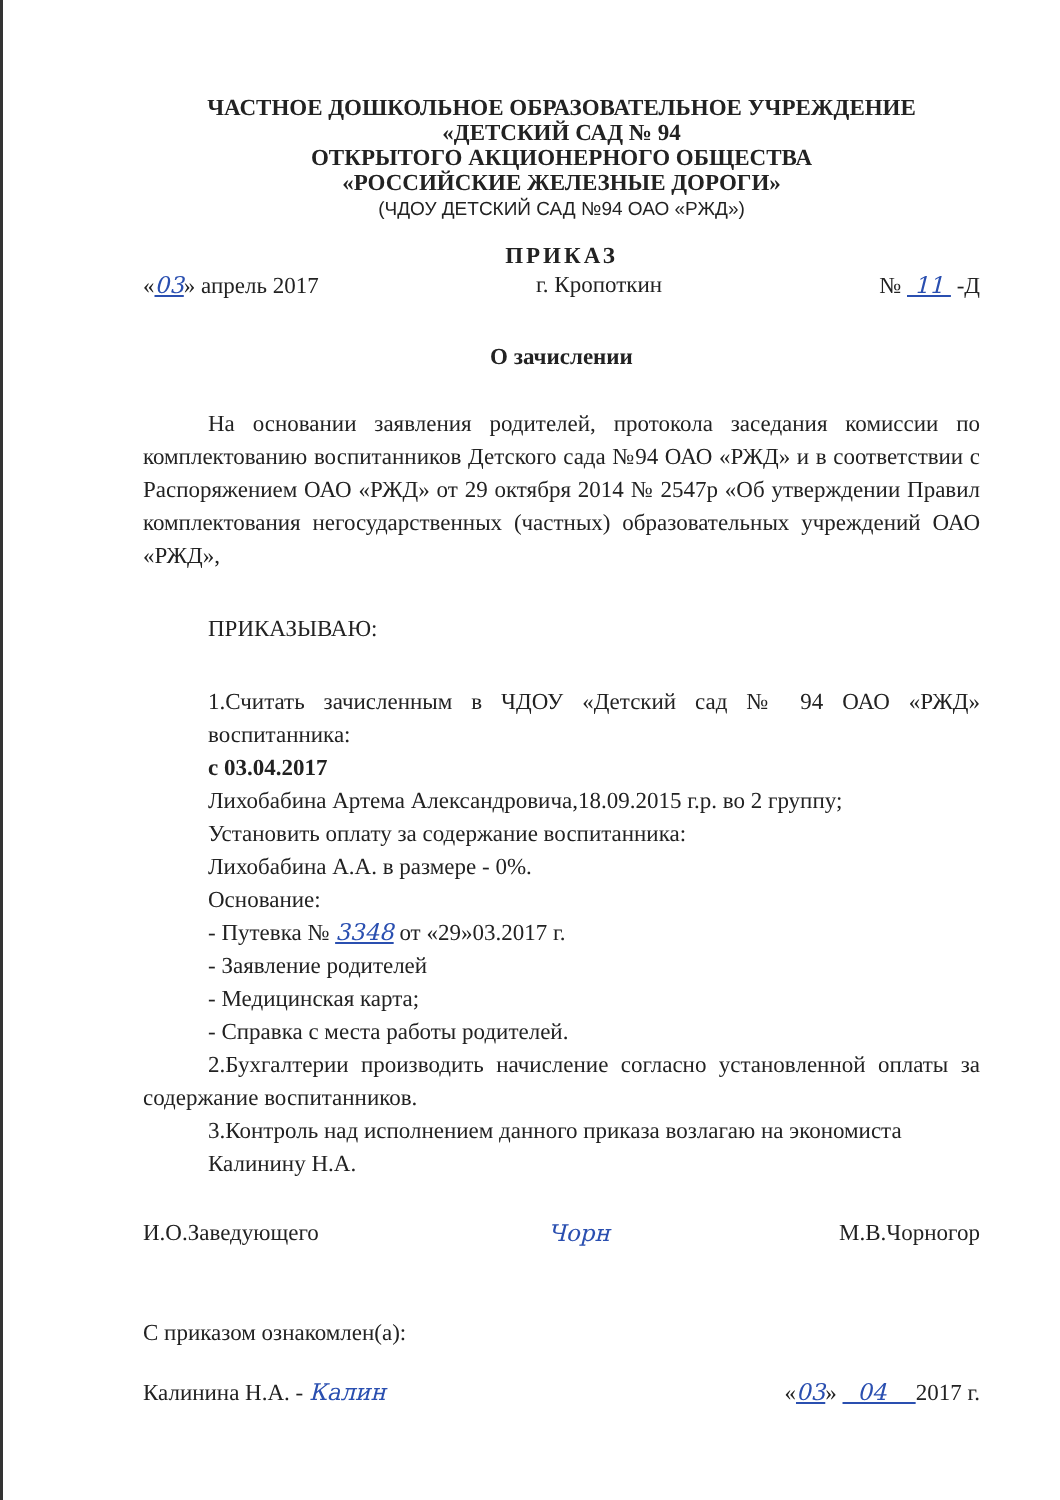ЧАСТНОЕ ДОШКОЛЬНОЕ ОБРАЗОВАТЕЛЬНОЕ УЧРЕЖДЕНИЕ
«ДЕТСКИЙ САД № 94
ОТКРЫТОГО АКЦИОНЕРНОГО ОБЩЕСТВА
«РОССИЙСКИЕ ЖЕЛЕЗНЫЕ ДОРОГИ»
(ЧДОУ ДЕТСКИЙ САД №94 ОАО «РЖД»)
ПРИКАЗ
«03» апрель 2017 г. Кропоткин № 11 -Д
О зачислении
На основании заявления родителей, протокола заседания комиссии по комплектованию воспитанников Детского сада №94 ОАО «РЖД» и в соответствии с Распоряжением ОАО «РЖД» от 29 октября 2014 № 2547р «Об утверждении Правил комплектования негосударственных (частных) образовательных учреждений ОАО «РЖД»,
ПРИКАЗЫВАЮ:
1.Считать зачисленным в ЧДОУ «Детский сад № 94 ОАО «РЖД» воспитанника:
с 03.04.2017
Лихобабина Артема Александровича,18.09.2015 г.р. во 2 группу;
Установить оплату за содержание воспитанника:
Лихобабина А.А. в размере - 0%.
Основание:
- Путевка № 3348 от «29»03.2017 г.
- Заявление родителей
- Медицинская карта;
- Справка с места работы родителей.
2.Бухгалтерии производить начисление согласно установленной оплаты за содержание воспитанников.
3.Контроль над исполнением данного приказа возлагаю на экономиста
Калинину Н.А.
И.О.Заведующего Чорн М.В.Чорногор
С приказом ознакомлен(а):
Калинина Н.А. - Калин «03» 04 2017 г.